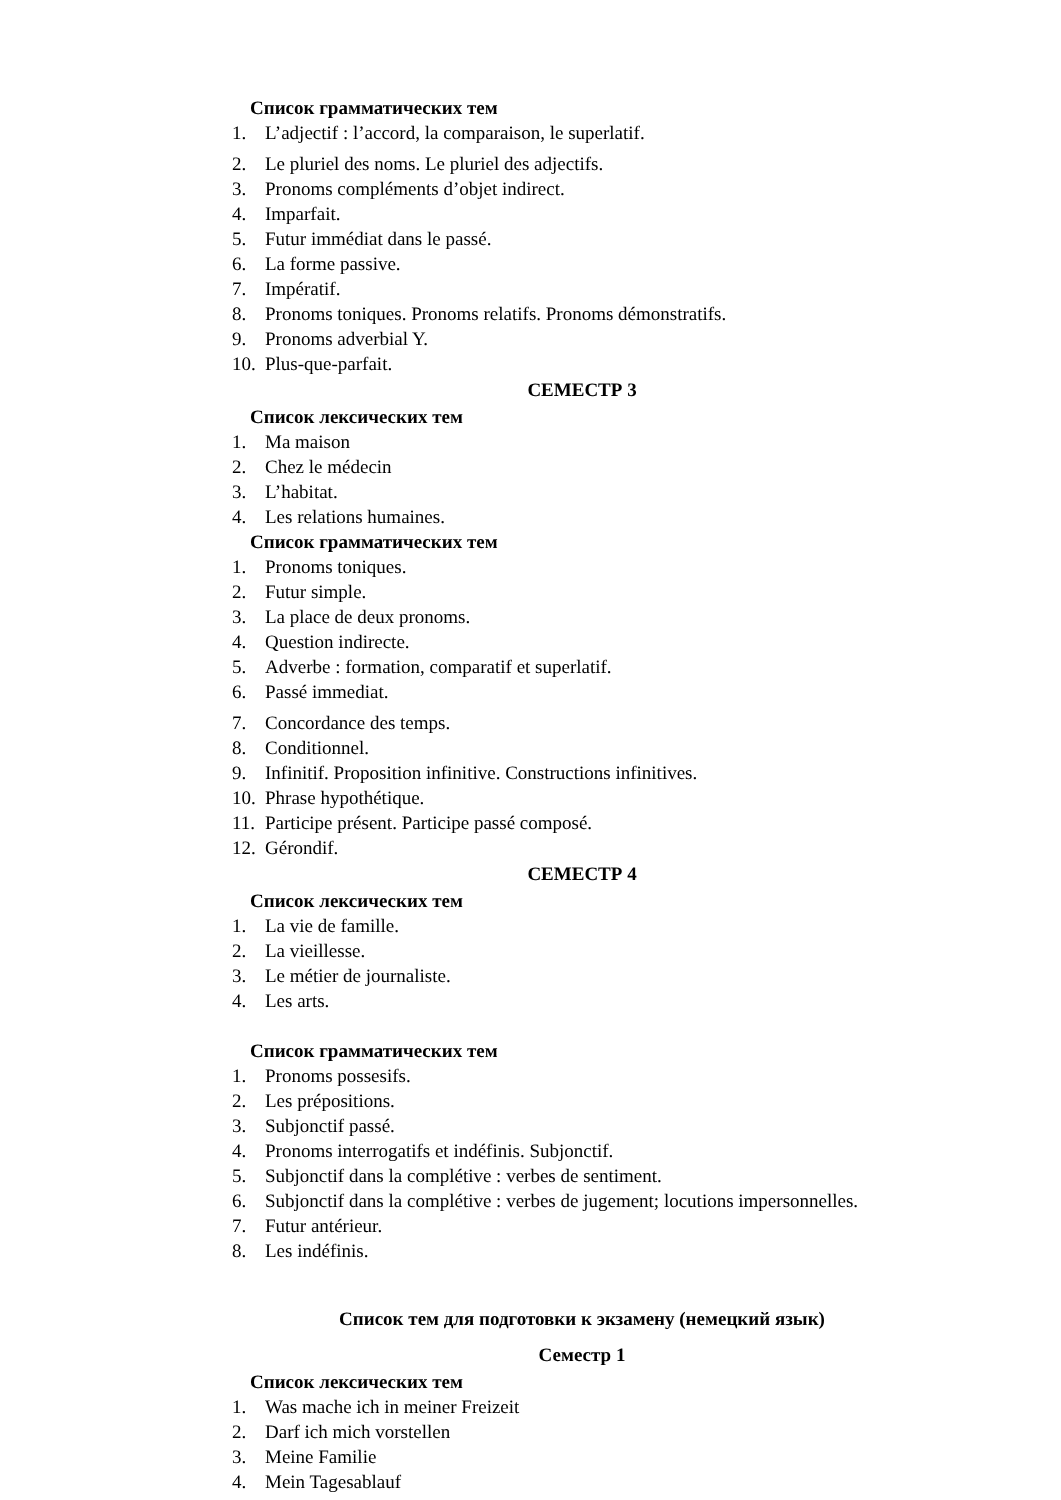Список грамматических тем
1. L’adjectif : l’accord, la comparaison, le superlatif.
2. Le pluriel des noms. Le pluriel des adjectifs.
3. Pronoms compléments d’objet indirect.
4. Imparfait.
5. Futur immédiat dans le passé.
6. La forme passive.
7. Impératif.
8. Pronoms toniques. Pronoms relatifs. Pronoms démonstratifs.
9. Pronoms adverbial Y.
10. Plus-que-parfait.
СЕМЕСТР 3
Список лексических тем
1. Ma maison
2. Chez le médecin
3. L’habitat.
4. Les relations humaines.
Список грамматических тем
1. Pronoms toniques.
2. Futur simple.
3. La place de deux pronoms.
4. Question indirecte.
5. Adverbe : formation, comparatif et superlatif.
6. Passé immediat.
7. Concordance des temps.
8. Conditionnel.
9. Infinitif. Proposition infinitive. Constructions infinitives.
10. Phrase hypothétique.
11. Participe présent. Participe passé composé.
12. Gérondif.
СЕМЕСТР 4
Список лексических тем
1. La vie de famille.
2. La vieillesse.
3. Le métier de journaliste.
4. Les arts.
Список грамматических тем
1. Pronoms possesifs.
2. Les prépositions.
3. Subjonctif passé.
4. Pronoms interrogatifs et indéfinis. Subjonctif.
5. Subjonctif dans la complétive : verbes de sentiment.
6. Subjonctif dans la complétive : verbes de jugement; locutions impersonnelles.
7. Futur antérieur.
8. Les indéfinis.
Список тем для подготовки к экзамену (немецкий язык)
Семестр 1
Список лексических тем
1. Was mache ich in meiner Freizeit
2. Darf ich mich vorstellen
3. Meine Familie
4. Mein Tagesablauf